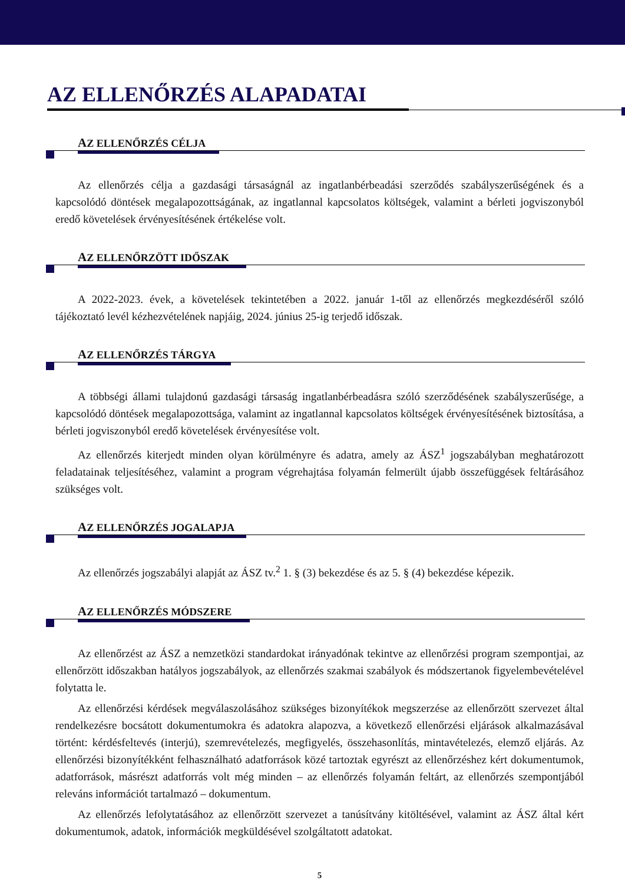AZ ELLENŐRZÉS ALAPADATAI
AZ ELLENŐRZÉS CÉLJA
Az ellenőrzés célja a gazdasági társaságnál az ingatlanbérbeadási szerződés szabályszerűségének és a kapcsolódó döntések megalapozottságának, az ingatlannal kapcsolatos költségek, valamint a bérleti jogviszonyból eredő követelések érvényesítésének értékelése volt.
AZ ELLENŐRZÖTT IDŐSZAK
A 2022-2023. évek, a követelések tekintetében a 2022. január 1-től az ellenőrzés megkezdéséről szóló tájékoztató levél kézhezvételének napjáig, 2024. június 25-ig terjedő időszak.
AZ ELLENŐRZÉS TÁRGYA
A többségi állami tulajdonú gazdasági társaság ingatlanbérbeadásra szóló szerződésének szabályszerűsége, a kapcsolódó döntések megalapozottsága, valamint az ingatlannal kapcsolatos költségek érvényesítésének biztosítása, a bérleti jogviszonyból eredő követelések érvényesítése volt.
Az ellenőrzés kiterjedt minden olyan körülményre és adatra, amely az ÁSZ<sup>1</sup> jogszabályban meghatározott feladatainak teljesítéséhez, valamint a program végrehajtása folyamán felmerült újabb összefüggések feltárásához szükséges volt.
AZ ELLENŐRZÉS JOGALAPJA
Az ellenőrzés jogszabályi alapját az ÁSZ tv.<sup>2</sup> 1. § (3) bekezdése és az 5. § (4) bekezdése képezik.
AZ ELLENŐRZÉS MÓDSZERE
Az ellenőrzést az ÁSZ a nemzetközi standardokat irányadónak tekintve az ellenőrzési program szempontjai, az ellenőrzött időszakban hatályos jogszabályok, az ellenőrzés szakmai szabályok és módszertanok figyelembevételével folytatta le.
Az ellenőrzési kérdések megválaszolásához szükséges bizonyítékok megszerzése az ellenőrzött szervezet által rendelkezésre bocsátott dokumentumokra és adatokra alapozva, a következő ellenőrzési eljárások alkalmazásával történt: kérdésfeltevés (interjú), szemrevételezés, megfigyelés, összehasonlítás, mintavételezés, elemző eljárás. Az ellenőrzési bizonyítékként felhasználható adatforrások közé tartoztak egyrészt az ellenőrzéshez kért dokumentumok, adatforrások, másrészt adatforrás volt még minden – az ellenőrzés folyamán feltárt, az ellenőrzés szempontjából releváns információt tartalmazó – dokumentum.
Az ellenőrzés lefolytatásához az ellenőrzött szervezet a tanúsítvány kitöltésével, valamint az ÁSZ által kért dokumentumok, adatok, információk megküldésével szolgáltatott adatokat.
5